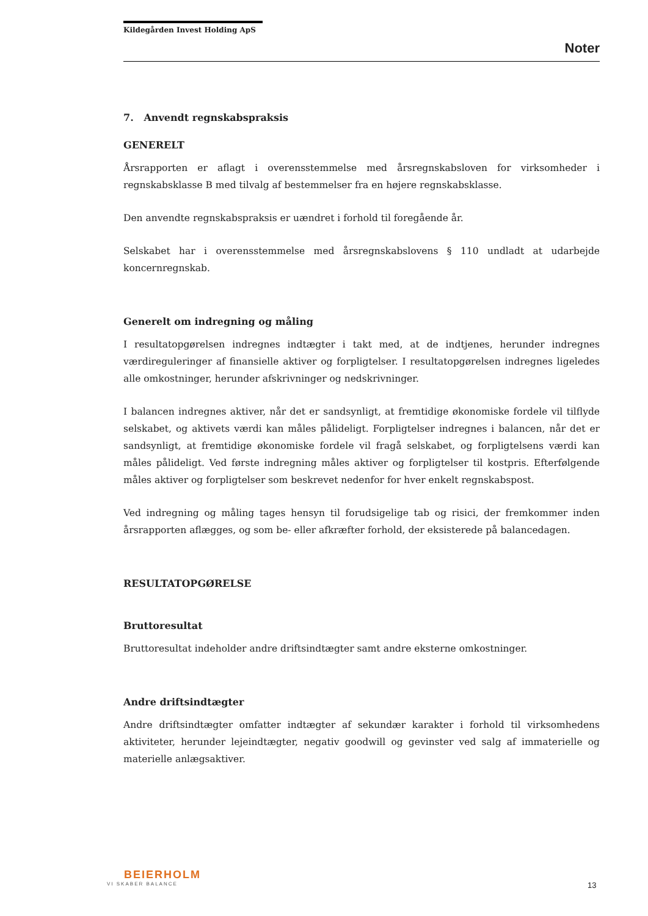Kildegården Invest Holding ApS
Noter
7. Anvendt regnskabspraksis
GENERELT
Årsrapporten er aflagt i overensstemmelse med årsregnskabsloven for virksomheder i regnskabsklasse B med tilvalg af bestemmelser fra en højere regnskabsklasse.
Den anvendte regnskabspraksis er uændret i forhold til foregående år.
Selskabet har i overensstemmelse med årsregnskabslovens § 110 undladt at udarbejde koncernregnskab.
Generelt om indregning og måling
I resultatopgørelsen indregnes indtægter i takt med, at de indtjenes, herunder indregnes værdireguleringer af finansielle aktiver og forpligtelser. I resultatopgørelsen indregnes ligeledes alle omkostninger, herunder afskrivninger og nedskrivninger.
I balancen indregnes aktiver, når det er sandsynligt, at fremtidige økonomiske fordele vil tilflyde selskabet, og aktivets værdi kan måles pålideligt. Forpligtelser indregnes i balancen, når det er sandsynligt, at fremtidige økonomiske fordele vil fragå selskabet, og forpligtelsens værdi kan måles pålideligt. Ved første indregning måles aktiver og forpligtelser til kostpris. Efterfølgende måles aktiver og forpligtelser som beskrevet nedenfor for hver enkelt regnskabspost.
Ved indregning og måling tages hensyn til forudsigelige tab og risici, der fremkommer inden årsrapporten aflægges, og som be- eller afkræfter forhold, der eksisterede på balancedagen.
RESULTATOPGØRELSE
Bruttoresultat
Bruttoresultat indeholder andre driftsindtægter samt andre eksterne omkostninger.
Andre driftsindtægter
Andre driftsindtægter omfatter indtægter af sekundær karakter i forhold til virksomhedens aktiviteter, herunder lejeindtægter, negativ goodwill og gevinster ved salg af immaterielle og materielle anlægsaktiver.
BEIERHOLM
VI SKABER BALANCE
13